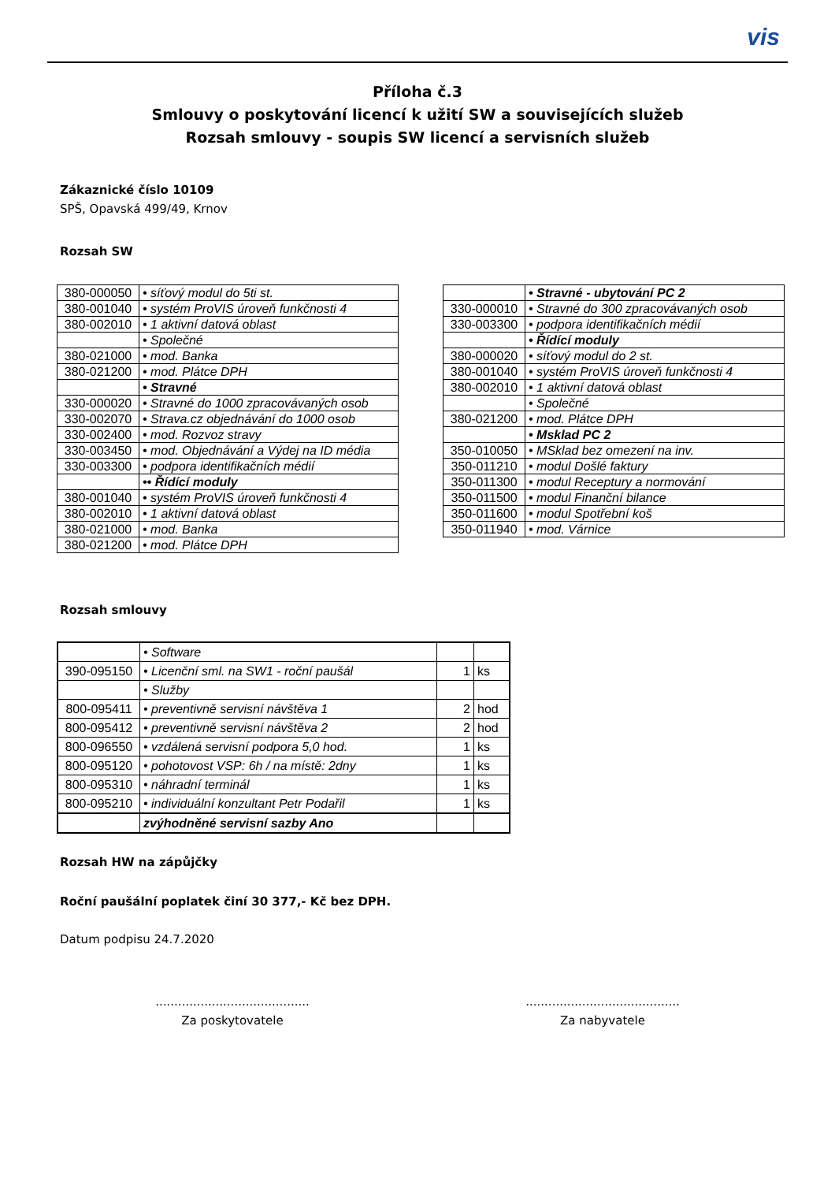vis
Příloha č.3
Smlouvy o poskytování licencí k užití SW a souvisejících služeb
Rozsah smlouvy - soupis SW licencí a servisních služeb
Zákaznické číslo 10109
SPŠ, Opavská 499/49, Krnov
Rozsah SW
| 380-000050 | • síťový modul do 5ti st. |
| 380-001040 | • systém ProVIS úroveň funkčnosti 4 |
| 380-002010 | • 1 aktivní datová oblast |
| | • Společné |
| 380-021000 | • mod. Banka |
| 380-021200 | • mod. Plátce DPH |
| | • Stravné |
| 330-000020 | • Stravné do 1000 zpracovávaných osob |
| 330-002070 | • Strava.cz objednávání do 1000 osob |
| 330-002400 | • mod. Rozvoz stravy |
| 330-003450 | • mod. Objednávání a Výdej na ID média |
| 330-003300 | • podpora identifikačních médií |
| | •• Řídící moduly |
| 380-001040 | • systém ProVIS úroveň funkčnosti 4 |
| 380-002010 | • 1 aktivní datová oblast |
| 380-021000 | • mod. Banka |
| 380-021200 | • mod. Plátce DPH |
| | • Stravné - ubytování PC 2 |
| 330-000010 | • Stravné do 300 zpracovávaných osob |
| 330-003300 | • podpora identifikačních médií |
| | • Řídící moduly |
| 380-000020 | • síťový modul do 2 st. |
| 380-001040 | • systém ProVIS úroveň funkčnosti 4 |
| 380-002010 | • 1 aktivní datová oblast |
| | • Společné |
| 380-021200 | • mod. Plátce DPH |
| | • Msklad PC 2 |
| 350-010050 | • MSklad bez omezení na inv. |
| 350-011210 | • modul Došlé faktury |
| 350-011300 | • modul Receptury a normování |
| 350-011500 | • modul Finanční bilance |
| 350-011600 | • modul Spotřební koš |
| 350-011940 | • mod. Várnice |
Rozsah smlouvy
| | • Software | | |
| 390-095150 | • Licenční sml. na SW1 - roční paušál | 1 | ks |
| | • Služby | | |
| 800-095411 | • preventivně servisní návštěva 1 | 2 | hod |
| 800-095412 | • preventivně servisní návštěva 2 | 2 | hod |
| 800-096550 | • vzdálená servisní podpora 5,0 hod. | 1 | ks |
| 800-095120 | • pohotovost VSP: 6h / na místě: 2dny | 1 | ks |
| 800-095310 | • náhradní terminál | 1 | ks |
| 800-095210 | • individuální konzultant Petr Podařil | 1 | ks |
| | zvýhodněné servisní sazby Ano | | |
Rozsah HW na zápůjčky
Roční paušální poplatek činí 30 377,- Kč bez DPH.
Datum podpisu 24.7.2020
.........................................
Za poskytovatele
.........................................
Za nabyvatele